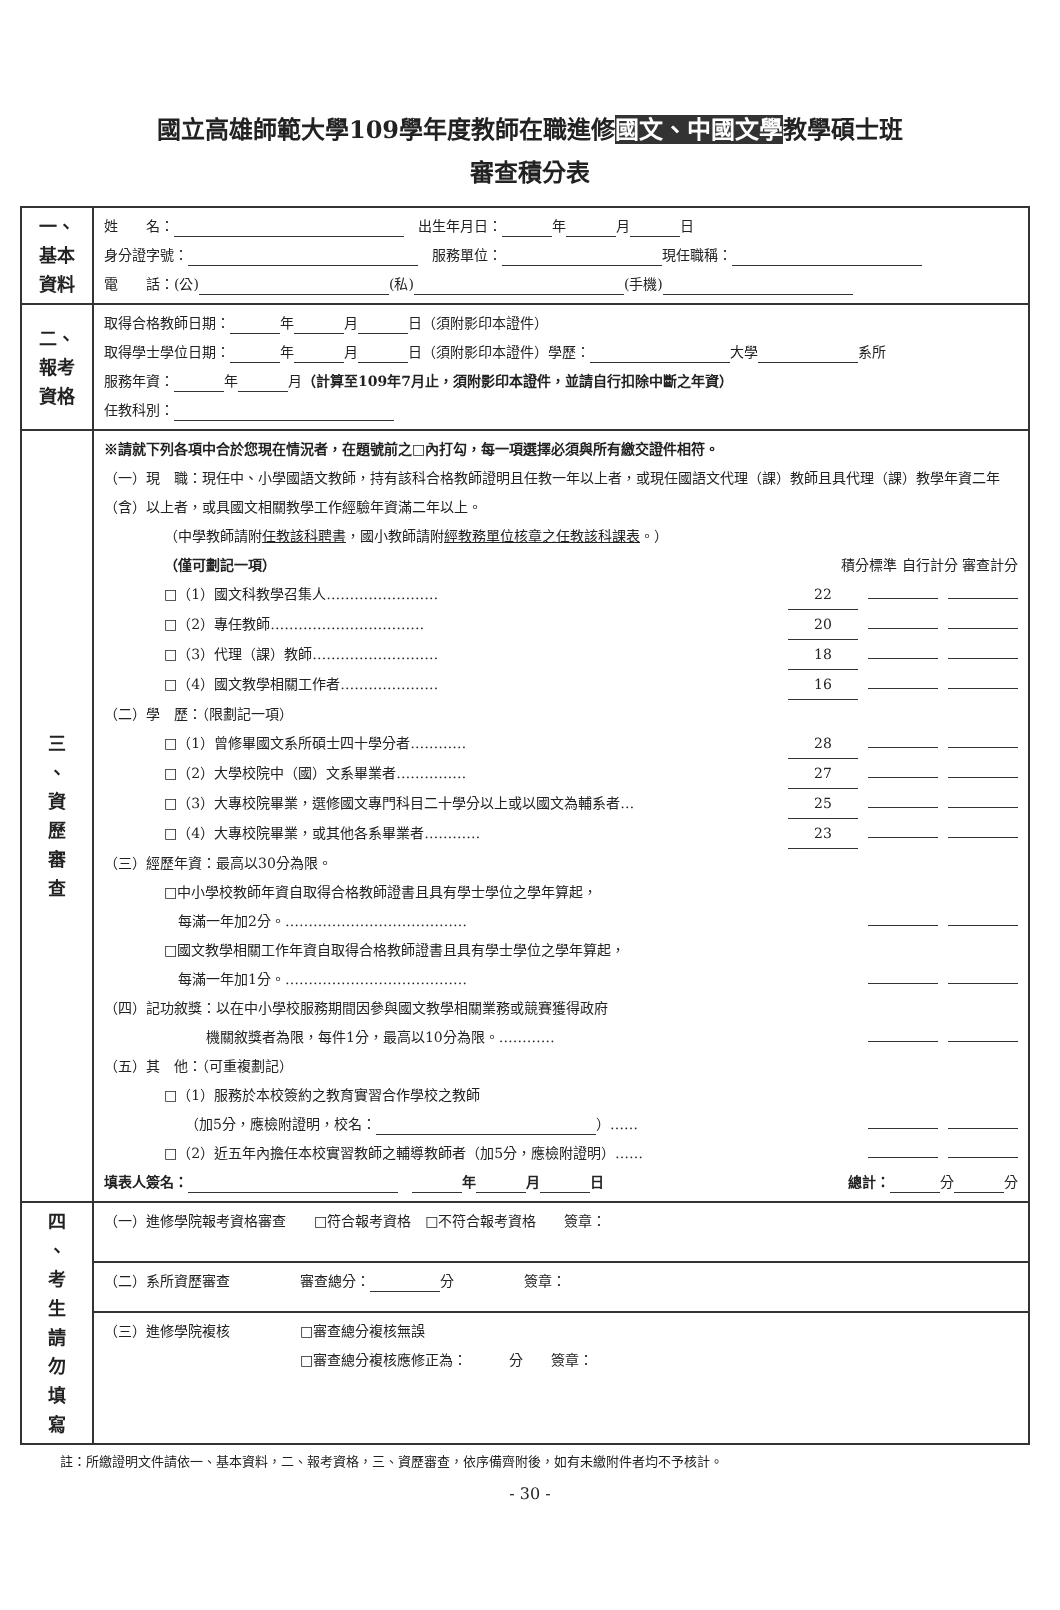國立高雄師範大學109學年度教師在職進修國文、中國文學教學碩士班
審查積分表
| 一、 基本 資料 | 姓 名： 出生年月日： 年 月 日 身分證字號： 服務單位： 現任職稱： 電 話：(公) (私) (手機) |
| 二、 報考 資格 | 取得合格教師日期： 年 月 日（須附影印本證件） 取得學士學位日期： 年 月 日（須附影印本證件）學歷： 大學 系所 服務年資： 年 月 （計算至109年7月止，須附影印本證件，並請自行扣除中斷之年資） 任教科別： |
| 三 、 資 歷 審 查 | ※請就下列各項中合於您現在情況者，在題號前之□內打勾，每一項選擇必須與所有繳交證件相符。 （一）現 職：現任中、小學國語文教師，持有該科合格教師證明且任教一年以上者，或現任國語文代理（課）教師且具代理（課）教學年資二年（含）以上者，或具國文相關教學工作經驗年資滿二年以上。 （中學教師請附 任教該科聘書 ，國小教師請附 經教務單位核章之任教該科課表 。） （僅可劃記一項） 積分標準 自行計分 審查計分 □（1）國文科教學召集人…………………… 22 □（2）專任教師…………………………… 20 □（3）代理（課）教師……………………… 18 □（4）國文教學相關工作者………………… 16 （二）學 歷：（限劃記一項） □（1）曾修畢國文系所碩士四十學分者………… 28 □（2）大學校院中（國）文系畢業者…………… 27 □（3）大專校院畢業，選修國文專門科目二十學分以上或以國文為輔系者… 25 □（4）大專校院畢業，或其他各系畢業者………… 23 （三）經歷年資：最高以30分為限。 □中小學校教師年資自取得合格教師證書且具有學士學位之學年算起， 每滿一年加2分。………………………………… □國文教學相關工作年資自取得合格教師證書且具有學士學位之學年算起， 每滿一年加1分。………………………………… （四）記功敘獎：以在中小學校服務期間因參與國文教學相關業務或競賽獲得政府 機關敘獎者為限，每件1分，最高以10分為限。………… （五）其 他：（可重複劃記） □（1）服務於本校簽約之教育實習合作學校之教師 （加5分，應檢附證明，校名： ）…… □（2）近五年內擔任本校實習教師之輔導教師者（加5分，應檢附證明）…… 填表人簽名： 年 月 日 總計： 分 分 |
| 四 、 考 生 請 勿 填 寫 | （一）進修學院報考資格審查 □符合報考資格 □不符合報考資格 簽章： |
| | （二）系所資歷審查 審查總分： 分 簽章： |
| | （三）進修學院複核 □審查總分複核無誤 □審查總分複核應修正為： 分 簽章： |
註：所繳證明文件請依一、基本資料，二、報考資格，三、資歷審查，依序備齊附後，如有未繳附件者均不予核計。
- 30 -